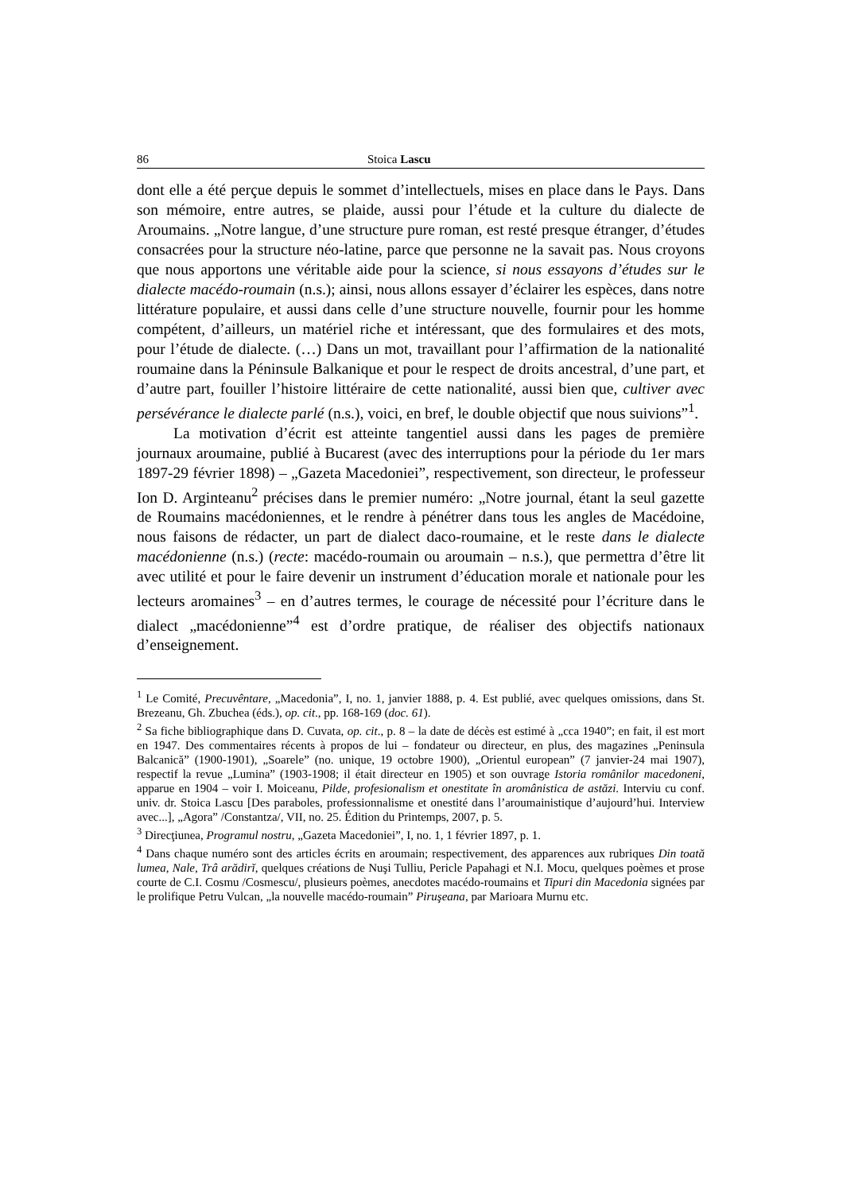86 Stoica Lascu
dont elle a été perçue depuis le sommet d’intellectuels, mises en place dans le Pays. Dans son mémoire, entre autres, se plaide, aussi pour l’étude et la culture du dialecte de Aroumains. „Notre langue, d’une structure pure roman, est resté presque étranger, d’études consacrées pour la structure néo-latine, parce que personne ne la savait pas. Nous croyons que nous apportons une véritable aide pour la science, si nous essayons d’études sur le dialecte macédo-roumain (n.s.); ainsi, nous allons essayer d’éclairer les espèces, dans notre littérature populaire, et aussi dans celle d’une structure nouvelle, fournir pour les homme compétent, d’ailleurs, un matériel riche et intéressant, que des formulaires et des mots, pour l’étude de dialecte. (…) Dans un mot, travaillant pour l’affirmation de la nationalité roumaine dans la Péninsule Balkanique et pour le respect de droits ancestral, d’une part, et d’autre part, fouiller l’histoire littéraire de cette nationalité, aussi bien que, cultiver avec persévérance le dialecte parlé (n.s.), voici, en bref, le double objectif que nous suivions”<sup>1</sup>.
La motivation d’écrit est atteinte tangentiel aussi dans les pages de première journaux aroumaine, publié à Bucarest (avec des interruptions pour la période du 1er mars 1897-29 février 1898) – „Gazeta Macedoniei”, respectivement, son directeur, le professeur Ion D. Arginteanu<sup>2</sup> précises dans le premier numéro: „Notre journal, étant la seul gazette de Roumains macédoniennes, et le rendre à pénétrer dans tous les angles de Macédoine, nous faisons de rédacter, un part de dialect daco-roumaine, et le reste dans le dialecte macédonienne (n.s.) (recte: macédo-roumain ou aroumain – n.s.), que permettra d’être lit avec utilité et pour le faire devenir un instrument d’éducation morale et nationale pour les lecteurs aromaines<sup>3</sup> – en d’autres termes, le courage de nécessité pour l’écriture dans le dialect „macédonienne”<sup>4</sup> est d’ordre pratique, de réaliser des objectifs nationaux d’enseignement.
<sup>1</sup> Le Comité, Precuvêntare, „Macedonia”, I, no. 1, janvier 1888, p. 4. Est publié, avec quelques omissions, dans St. Brezeanu, Gh. Zbuchea (éds.), op. cit., pp. 168-169 (doc. 61).
<sup>2</sup> Sa fiche bibliographique dans D. Cuvata, op. cit., p. 8 – la date de décès est estimé à „cca 1940”; en fait, il est mort en 1947. Des commentaires récents à propos de lui – fondateur ou directeur, en plus, des magazines „Peninsula Balcanică” (1900-1901), „Soarele” (no. unique, 19 octobre 1900), „Orientul european” (7 janvier-24 mai 1907), respectif la revue „Lumina” (1903-1908; il était directeur en 1905) et son ouvrage Istoria românilor macedoneni, apparue en 1904 – voir I. Moiceanu, Pilde, profesionalism et onestitate în aromânistica de astăzi. Interviu cu conf. univ. dr. Stoica Lascu [Des paraboles, professionnalisme et onestité dans l’aroumainistique d’aujourd’hui. Interview avec...], „Agora” /Constantza/, VII, no. 25. Édition du Printemps, 2007, p. 5.
<sup>3</sup> Direcţiunea, Programul nostru, „Gazeta Macedoniei”, I, no. 1, 1 février 1897, p. 1.
<sup>4</sup> Dans chaque numéro sont des articles écrits en aroumain; respectivement, des apparences aux rubriques Din toată lumea, Nale, Trâ arădirĭ, quelques créations de Nuşi Tulliu, Pericle Papahagi et N.I. Mocu, quelques poèmes et prose courte de C.I. Cosmu /Cosmescu/, plusieurs poèmes, anecdotes macédo-roumains et Tipuri din Macedonia signées par le prolifique Petru Vulcan, „la nouvelle macédo-roumain” Piruşeana, par Marioara Murnu etc.